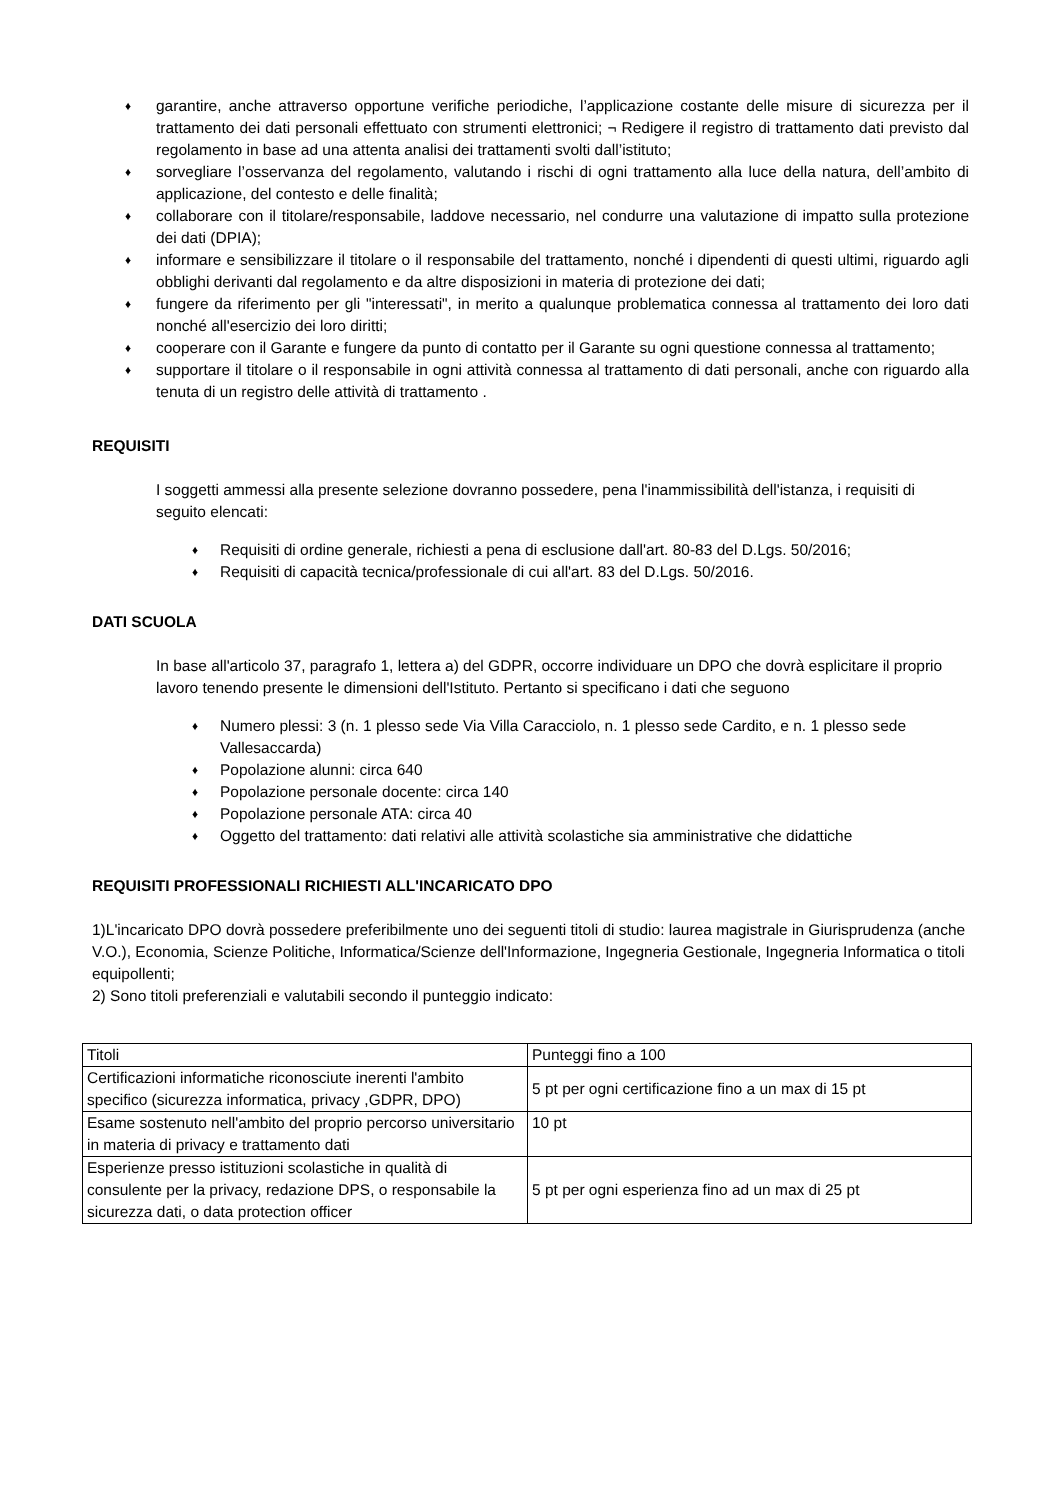♦ garantire, anche attraverso opportune verifiche periodiche, l’applicazione costante delle misure di sicurezza per il trattamento dei dati personali effettuato con strumenti elettronici; ¬ Redigere il registro di trattamento dati previsto dal regolamento in base ad una attenta analisi dei trattamenti svolti dall’istituto;
♦ sorvegliare l’osservanza del regolamento, valutando i rischi di ogni trattamento alla luce della natura, dell’ambito di applicazione, del contesto e delle finalità;
♦ collaborare con il titolare/responsabile, laddove necessario, nel condurre una valutazione di impatto sulla protezione dei dati (DPIA);
♦ informare e sensibilizzare il titolare o il responsabile del trattamento, nonché i dipendenti di questi ultimi, riguardo agli obblighi derivanti dal regolamento e da altre disposizioni in materia di protezione dei dati;
♦ fungere da riferimento per gli "interessati", in merito a qualunque problematica connessa al trattamento dei loro dati nonché all'esercizio dei loro diritti;
♦ cooperare con il Garante e fungere da punto di contatto per il Garante su ogni questione connessa al trattamento;
♦ supportare il titolare o il responsabile in ogni attività connessa al trattamento di dati personali, anche con riguardo alla tenuta di un registro delle attività di trattamento .
REQUISITI
I soggetti ammessi alla presente selezione dovranno possedere, pena l'inammissibilità dell'istanza, i requisiti di seguito elencati:
♦ Requisiti di ordine generale, richiesti a pena di esclusione dall'art. 80-83 del D.Lgs. 50/2016;
♦ Requisiti di capacità tecnica/professionale di cui all'art. 83 del D.Lgs. 50/2016.
DATI SCUOLA
In base all'articolo 37, paragrafo 1, lettera a) del GDPR, occorre individuare un DPO che dovrà esplicitare il proprio lavoro tenendo presente le dimensioni dell'Istituto. Pertanto si specificano i dati che seguono
♦ Numero plessi: 3 (n. 1 plesso sede Via Villa Caracciolo, n. 1 plesso sede Cardito, e n. 1 plesso sede Vallesaccarda)
♦ Popolazione alunni: circa 640
♦ Popolazione personale docente: circa 140
♦ Popolazione personale ATA: circa 40
♦ Oggetto del trattamento: dati relativi alle attività scolastiche sia amministrative che didattiche
REQUISITI PROFESSIONALI RICHIESTI ALL'INCARICATO DPO
1)L'incaricato DPO dovrà possedere preferibilmente uno dei seguenti titoli di studio: laurea magistrale in Giurisprudenza (anche V.O.), Economia, Scienze Politiche, Informatica/Scienze dell'Informazione, Ingegneria Gestionale, Ingegneria Informatica o titoli equipollenti;
2) Sono titoli preferenziali e valutabili secondo il punteggio indicato:
| Titoli | Punteggi fino a 100 |
| Certificazioni informatiche riconosciute inerenti l'ambito specifico (sicurezza informatica, privacy ,GDPR, DPO) | 5 pt per ogni certificazione fino a un max di 15 pt |
| Esame sostenuto nell'ambito del proprio percorso universitario in materia di privacy e trattamento dati | 10 pt |
| Esperienze presso istituzioni scolastiche in qualità di consulente per la privacy, redazione DPS, o responsabile la sicurezza dati, o data protection officer | 5 pt per ogni esperienza fino ad un max di 25 pt |